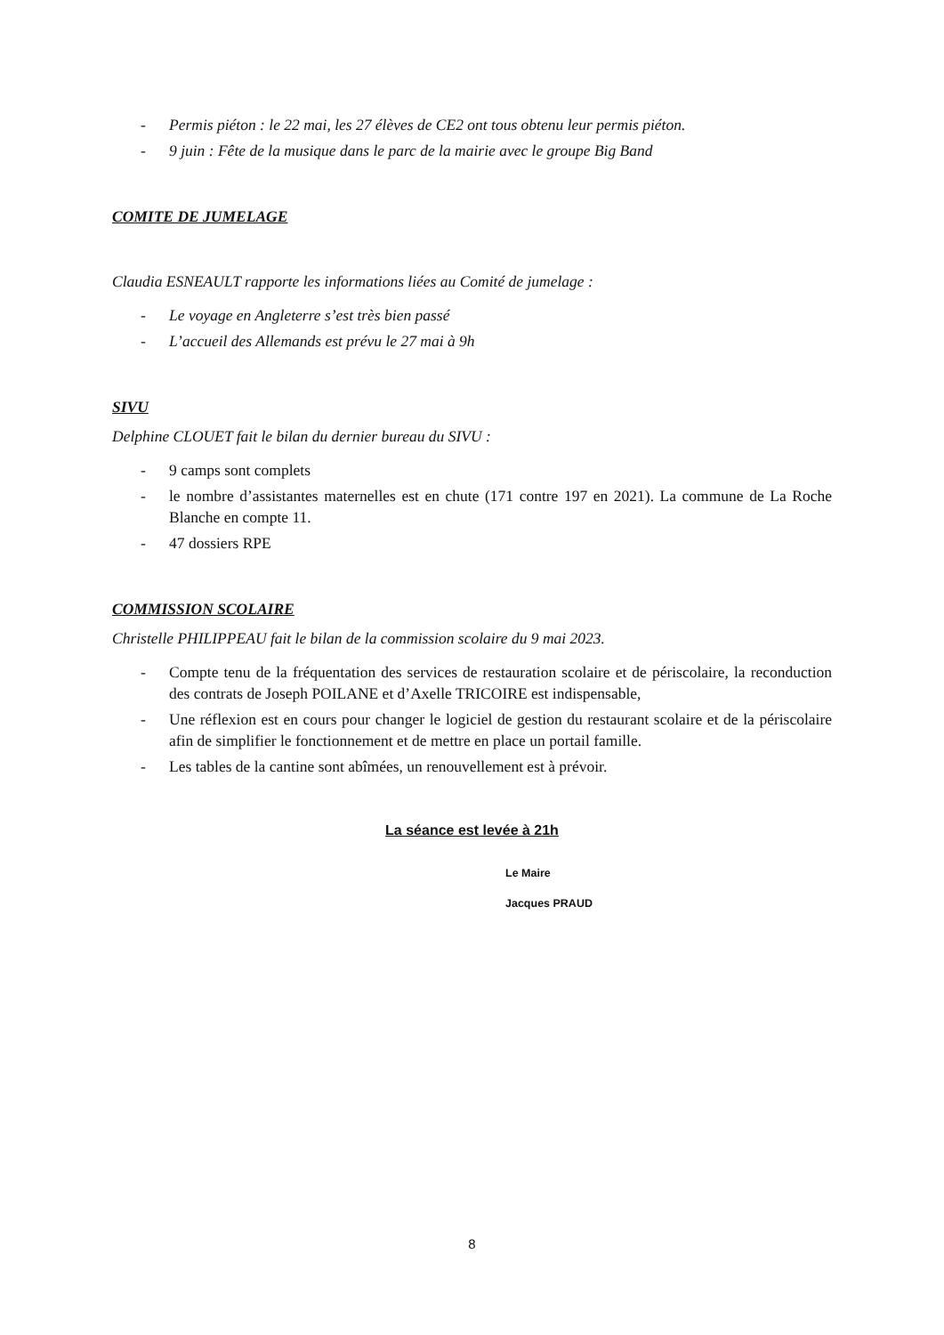- Permis piéton : le 22 mai, les 27 élèves de CE2 ont tous obtenu leur permis piéton.
- 9 juin : Fête de la musique dans le parc de la mairie avec le groupe Big Band
COMITE DE JUMELAGE
Claudia ESNEAULT rapporte les informations liées au Comité de jumelage :
- Le voyage en Angleterre s’est très bien passé
- L’accueil des Allemands est prévu le 27 mai à 9h
SIVU
Delphine CLOUET fait le bilan du dernier bureau du SIVU :
- 9 camps sont complets
- le nombre d’assistantes maternelles est en chute (171 contre 197 en 2021). La commune de La Roche Blanche en compte 11.
- 47 dossiers RPE
COMMISSION SCOLAIRE
Christelle PHILIPPEAU fait le bilan de la commission scolaire du 9 mai 2023.
- Compte tenu de la fréquentation des services de restauration scolaire et de périscolaire, la reconduction des contrats de Joseph POILANE et d’Axelle TRICOIRE est indispensable,
- Une réflexion est en cours pour changer le logiciel de gestion du restaurant scolaire et de la périscolaire afin de simplifier le fonctionnement et de mettre en place un portail famille.
- Les tables de la cantine sont abîmées, un renouvellement est à prévoir.
La séance est levée à 21h
Le Maire
Jacques PRAUD
8